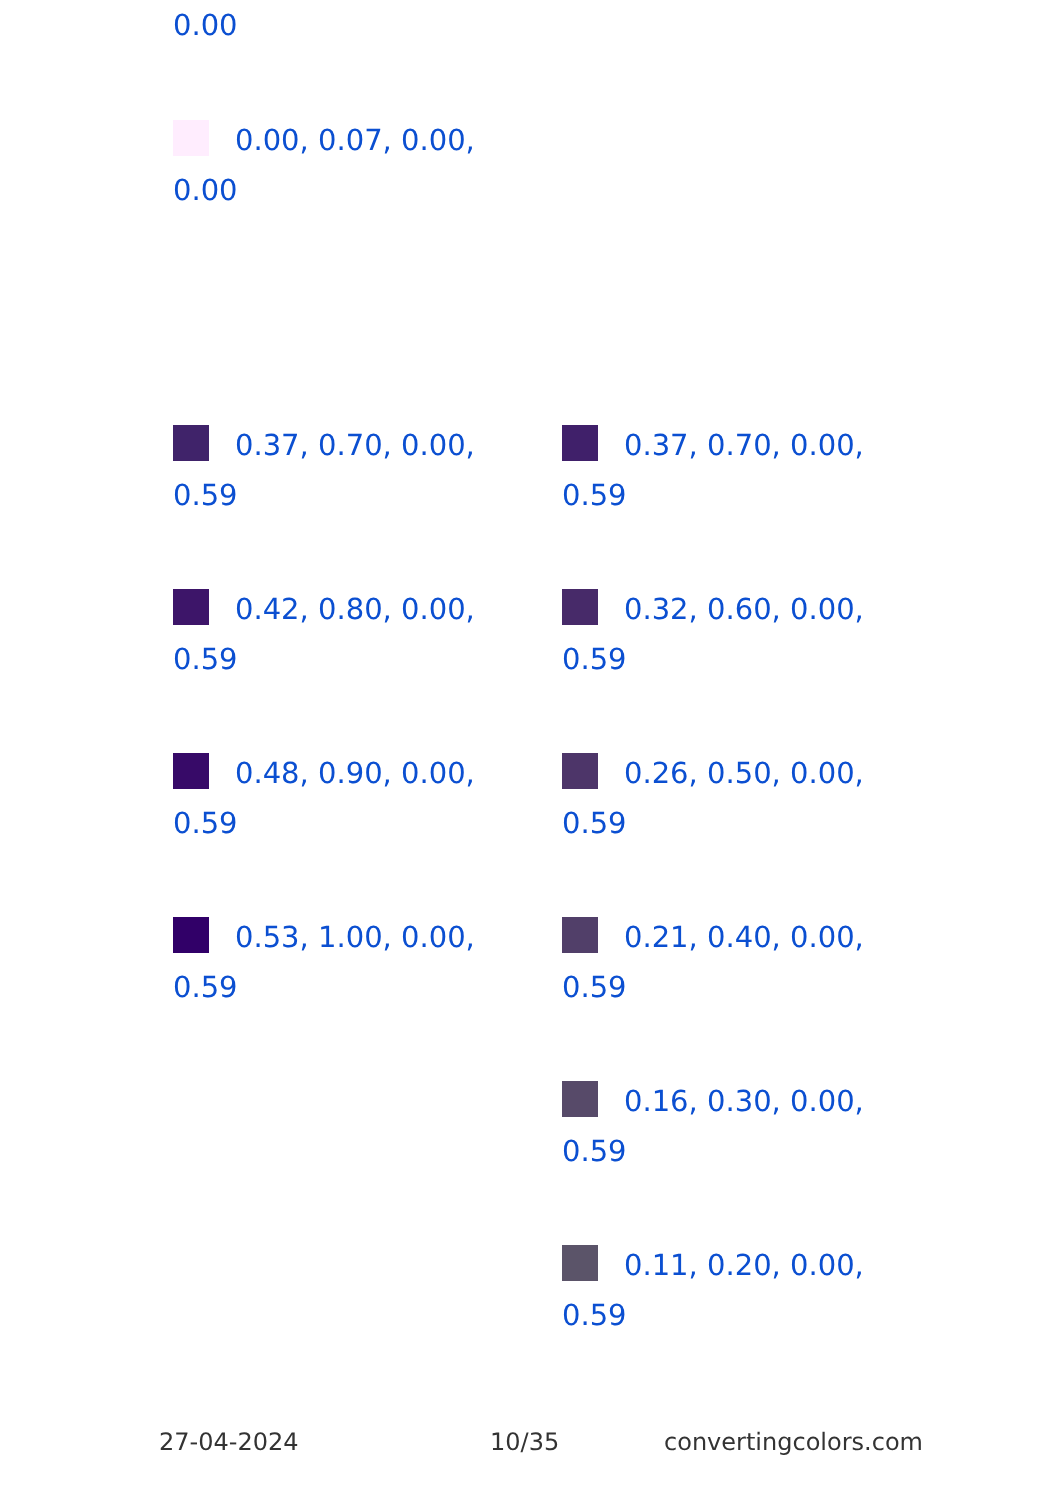0.00
0.00, 0.07, 0.00, 0.00
0.37, 0.70, 0.00, 0.59
0.37, 0.70, 0.00, 0.59
0.42, 0.80, 0.00, 0.59
0.32, 0.60, 0.00, 0.59
0.48, 0.90, 0.00, 0.59
0.26, 0.50, 0.00, 0.59
0.53, 1.00, 0.00, 0.59
0.21, 0.40, 0.00, 0.59
0.16, 0.30, 0.00, 0.59
0.11, 0.20, 0.00, 0.59
27-04-2024 10/35 convertingcolors.com